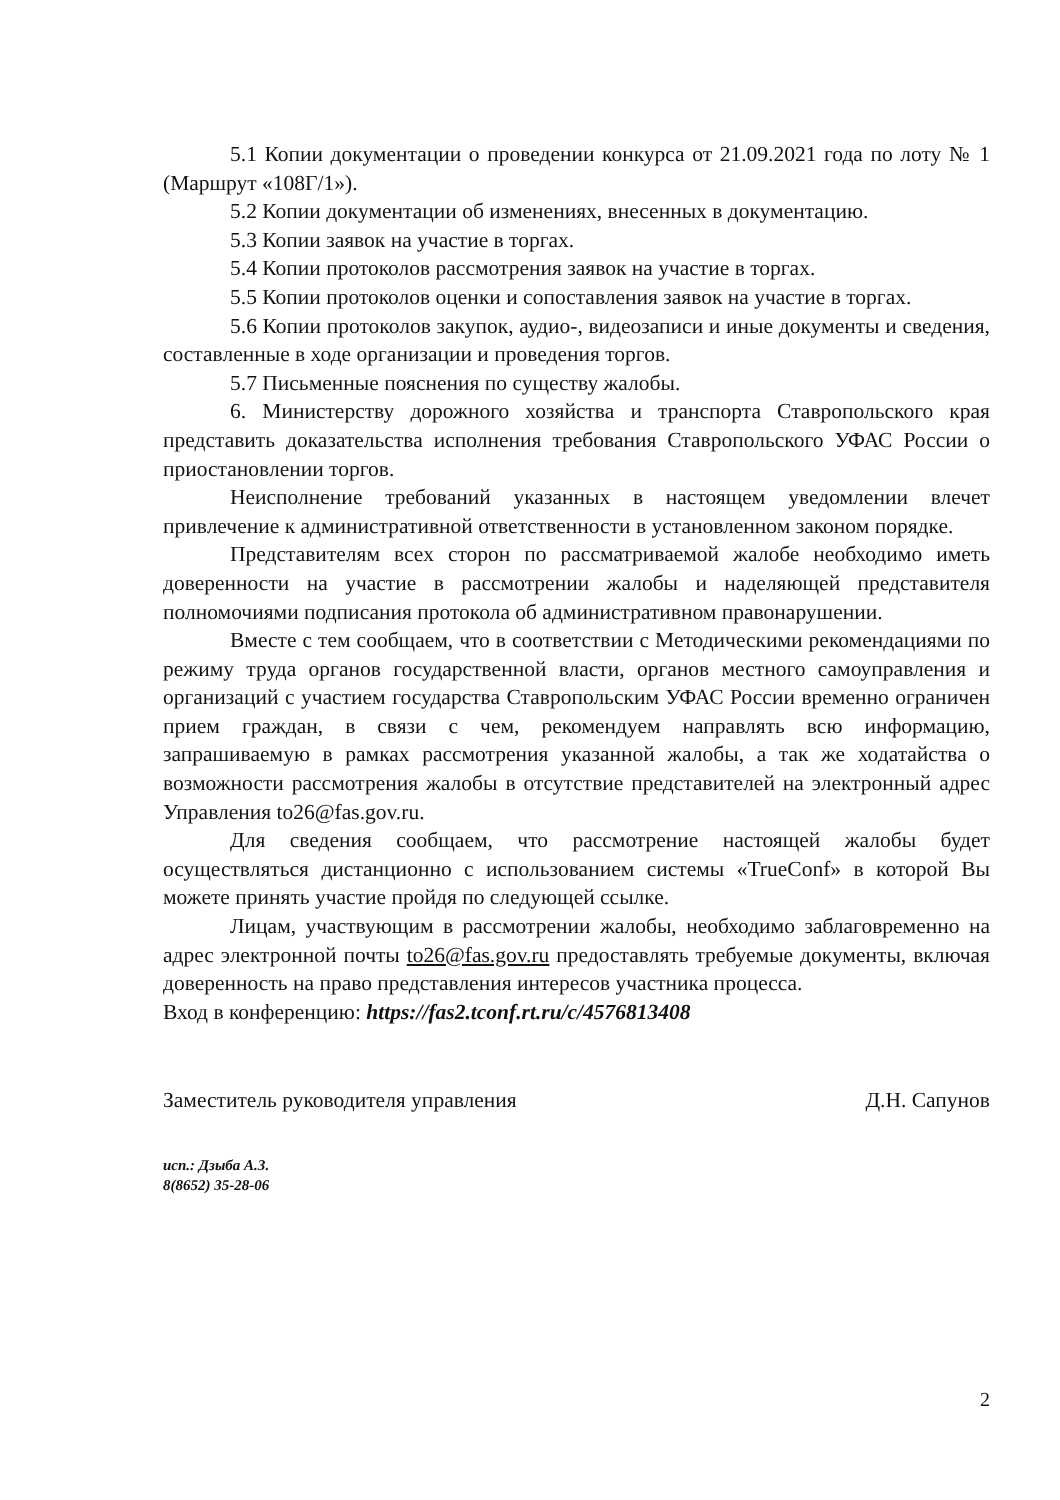5.1 Копии документации о проведении конкурса от 21.09.2021 года по лоту № 1 (Маршрут «108Г/1»).
5.2 Копии документации об изменениях, внесенных в документацию.
5.3 Копии заявок на участие в торгах.
5.4 Копии протоколов рассмотрения заявок на участие в торгах.
5.5 Копии протоколов оценки и сопоставления заявок на участие в торгах.
5.6 Копии протоколов закупок, аудио-, видеозаписи и иные документы и сведения, составленные в ходе организации и проведения торгов.
5.7 Письменные пояснения по существу жалобы.
6. Министерству дорожного хозяйства и транспорта Ставропольского края представить доказательства исполнения требования Ставропольского УФАС России о приостановлении торгов.
Неисполнение требований указанных в настоящем уведомлении влечет привлечение к административной ответственности в установленном законом порядке.
Представителям всех сторон по рассматриваемой жалобе необходимо иметь доверенности на участие в рассмотрении жалобы и наделяющей представителя полномочиями подписания протокола об административном правонарушении.
Вместе с тем сообщаем, что в соответствии с Методическими рекомендациями по режиму труда органов государственной власти, органов местного самоуправления и организаций с участием государства Ставропольским УФАС России временно ограничен прием граждан, в связи с чем, рекомендуем направлять всю информацию, запрашиваемую в рамках рассмотрения указанной жалобы, а так же ходатайства о возможности рассмотрения жалобы в отсутствие представителей на электронный адрес Управления to26@fas.gov.ru.
Для сведения сообщаем, что рассмотрение настоящей жалобы будет осуществляться дистанционно с использованием системы «TrueConf» в которой Вы можете принять участие пройдя по следующей ссылке.
Лицам, участвующим в рассмотрении жалобы, необходимо заблаговременно на адрес электронной почты to26@fas.gov.ru предоставлять требуемые документы, включая доверенность на право представления интересов участника процесса.
Вход в конференцию: https://fas2.tconf.rt.ru/c/4576813408
Заместитель руководителя управления Д.Н. Сапунов
исп.: Дзыба А.З.
8(8652) 35-28-06
2